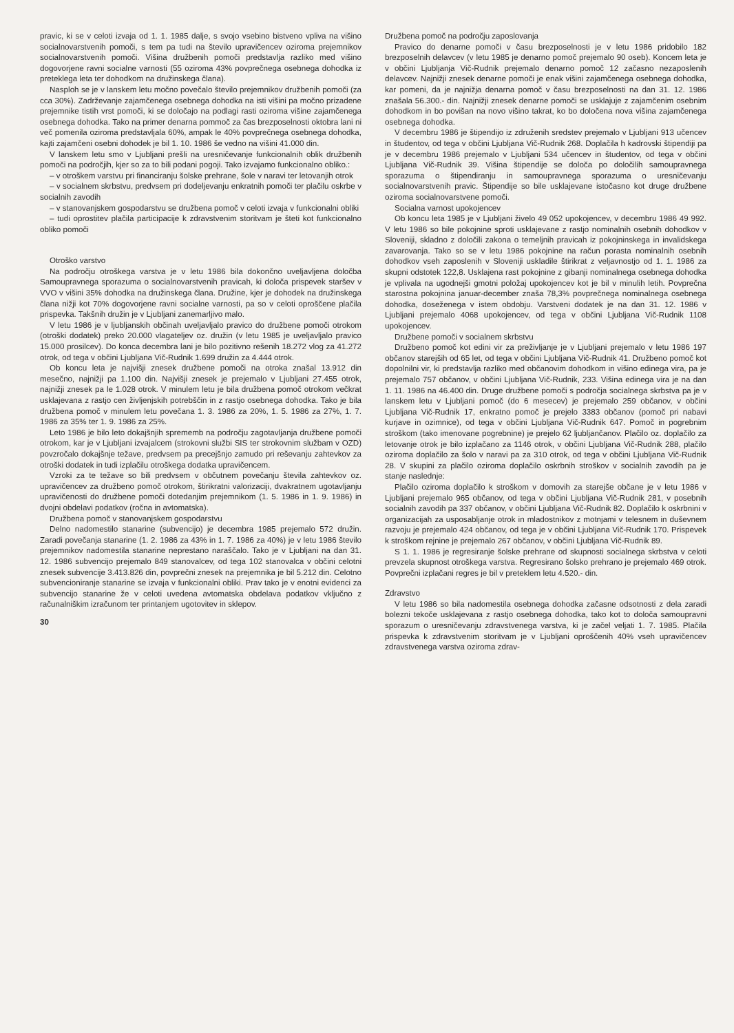pravic, ki se v celoti izvaja od 1. 1. 1985 dalje, s svojo vsebino bistveno vpliva na višino socialnovarstvenih pomoči, s tem pa tudi na število upravičencev oziroma prejemnikov socialnovarstvenih pomoči. Višina družbenih pomoči predstavlja razliko med višino dogovorjene ravni socialne varnosti (55 oziroma 43% povprečnega osebnega dohodka iz preteklega leta ter dohodkom na družinskega člana).
Nasploh se je v lanskem letu močno povečalo število prejemnikov družbenih pomoči (za cca 30%). Zadrževanje zajamčenega osebnega dohodka na isti višini pa močno prizadene prejemnike tistih vrst pomoči, ki se določajo na podlagi rasti oziroma višine zajamčenega osebnega dohodka. Tako na primer denarna pommoč za čas brezposelnosti oktobra lani ni več pomenila oziroma predstavljala 60%, ampak le 40% povprečnega osebnega dohodka, kajti zajamčeni osebni dohodek je bil 1. 10. 1986 še vedno na višini 41.000 din.
V lanskem letu smo v Ljubljani prešli na uresničevanje funkcionalnih oblik družbenih pomoči na področjih, kjer so za to bili podani pogoji. Tako izvajamo funkcionalno obliko.:
– v otroškem varstvu pri financiranju šolske prehrane, šole v naravi ter letovanjih otrok
– v socialnem skrbstvu, predvsem pri dodeljevanju enkratnih pomoči ter plačilu oskrbe v socialnih zavodih
– v stanovanjskem gospodarstvu se družbena pomoč v celoti izvaja v funkcionalni obliki
– tudi oprostitev plačila participacije k zdravstvenim storitvam je šteti kot funkcionalno obliko pomoči
Otroško varstvo
Na področju otroškega varstva je v letu 1986 bila dokončno uveljavljena določba Samoupravnega sporazuma o socialnovarstvenih pravicah, ki določa prispevek staršev v VVO v višini 35% dohodka na družinskega člana. Družine, kjer je dohodek na družinskega člana nižji kot 70% dogovorjene ravni socialne varnosti, pa so v celoti oproščene plačila prispevka. Takšnih družin je v Ljubljani zanemarljivo malo.
V letu 1986 je v ljubljanskih občinah uveljavljalo pravico do družbene pomoči otrokom (otroški dodatek) preko 20.000 vlagateljev oz. družin (v letu 1985 je uveljavljalo pravico 15.000 prosilcev). Do konca decembra lani je bilo pozitivno rešenih 18.272 vlog za 41.272 otrok, od tega v občini Ljubljana Vič-Rudnik 1.699 družin za 4.444 otrok.
Ob koncu leta je najvišji znesek družbene pomoči na otroka znašal 13.912 din mesečno, najnižji pa 1.100 din. Najvišji znesek je prejemalo v Ljubljani 27.455 otrok, najnižji znesek pa le 1.028 otrok. V minulem letu je bila družbena pomoč otrokom večkrat usklajevana z rastjo cen življenjskih potrebščin in z rastjo osebnega dohodka. Tako je bila družbena pomoč v minulem letu povečana 1. 3. 1986 za 20%, 1. 5. 1986 za 27%, 1. 7. 1986 za 35% ter 1. 9. 1986 za 25%.
Leto 1986 je bilo leto dokajšnjih sprememb na področju zagotavljanja družbene pomoči otrokom, kar je v Ljubljani izvajalcem (strokovni službi SIS ter strokovnim službam v OZD) povzročalo dokajšnje težave, predvsem pa precejšnjo zamudo pri reševanju zahtevkov za otroški dodatek in tudi izplačilu otroškega dodatka upravičencem.
Vzroki za te težave so bili predvsem v občutnem povečanju števila zahtevkov oz. upravičencev za družbeno pomoč otrokom, štirikratni valorizaciji, dvakratnem ugotavljanju upravičenosti do družbene pomoči dotedanjim prejemnikom (1. 5. 1986 in 1. 9. 1986) in dvojni obdelavi podatkov (ročna in avtomatska).
Družbena pomoč v stanovanjskem gospodarstvu
Delno nadomestilo stanarine (subvencijo) je decembra 1985 prejemalo 572 družin. Zaradi povečanja stanarine (1. 2. 1986 za 43% in 1. 7. 1986 za 40%) je v letu 1986 število prejemnikov nadomestila stanarine neprestano naraščalo. Tako je v Ljubljani na dan 31. 12. 1986 subvencijo prejemalo 849 stanovalcev, od tega 102 stanovalca v občini celotni znesek subvencije 3.413.826 din, povprečni znesek na prejemnika je bil 5.212 din. Celotno subvencioniranje stanarine se izvaja v funkcionalni obliki. Prav tako je v enotni evidenci za subvencijo stanarine že v celoti uvedena avtomatska obdelava podatkov vključno z računalniškim izračunom ter printanjem ugotovitev in sklepov.
30
Družbena pomoč na področju zaposlovanja
Pravico do denarne pomoči v času brezposelnosti je v letu 1986 pridobilo 182 brezposelnih delavcev (v letu 1985 je denarno pomoč prejemalo 90 oseb). Koncem leta je v občini Ljubljanja Vič-Rudnik prejemalo denarno pomoč 12 začasno nezaposlenih delavcev. Najnižji znesek denarne pomoči je enak višini zajamčenega osebnega dohodka, kar pomeni, da je najnižja denarna pomoč v času brezposelnosti na dan 31. 12. 1986 znašala 56.300.- din. Najnižji znesek denarne pomoči se usklajuje z zajamčenim osebnim dohodkom in bo povišan na novo višino takrat, ko bo določena nova višina zajamčenega osebnega dohodka.
V decembru 1986 je štipendijo iz združenih sredstev prejemalo v Ljubljani 913 učencev in študentov, od tega v občini Ljubljana Vič-Rudnik 268. Doplačila h kadrovski štipendiji pa je v decembru 1986 prejemalo v Ljubljani 534 učencev in študentov, od tega v občini Ljubljana Vič-Rudnik 39. Višina štipendije se določa po določilih samoupravnega sporazuma o štipendiranju in samoupravnega sporazuma o uresničevanju socialnovarstvenih pravic. Štipendije so bile usklajevane istočasno kot druge družbene oziroma socialnovarstvene pomoči.
Socialna varnost upokojencev
Ob koncu leta 1985 je v Ljubljani živelo 49 052 upokojencev, v decembru 1986 49 992. V letu 1986 so bile pokojnine sproti usklajevane z rastjo nominalnih osebnih dohodkov v Sloveniji, skladno z določili zakona o temeljnih pravicah iz pokojninskega in invalidskega zavarovanja. Tako so se v letu 1986 pokojnine na račun porasta nominalnih osebnih dohodkov vseh zaposlenih v Sloveniji uskladile štirikrat z veljavnostjo od 1. 1. 1986 za skupni odstotek 122,8. Usklajena rast pokojnine z gibanji nominalnega osebnega dohodka je vplivala na ugodnejši gmotni položaj upokojencev kot je bil v minulih letih. Povprečna starostna pokojnina januar-december znaša 78,3% povprečnega nominalnega osebnega dohodka, doseženega v istem obdobju. Varstveni dodatek je na dan 31. 12. 1986 v Ljubljani prejemalo 4068 upokojencev, od tega v občini Ljubljana Vič-Rudnik 1108 upokojencev.
Družbene pomoči v socialnem skrbstvu
Družbeno pomoč kot edini vir za preživljanje je v Ljubljani prejemalo v letu 1986 197 občanov starejših od 65 let, od tega v občini Ljubljana Vič-Rudnik 41. Družbeno pomoč kot dopolnilni vir, ki predstavlja razliko med občanovim dohodkom in višino edinega vira, pa je prejemalo 757 občanov, v občini Ljubljana Vič-Rudnik, 233. Višina edinega vira je na dan 1. 11. 1986 na 46.400 din. Druge družbene pomoči s področja socialnega skrbstva pa je v lanskem letu v Ljubljani pomoč (do 6 mesecev) je prejemalo 259 občanov, v občini Ljubljana Vič-Rudnik 17, enkratno pomoč je prejelo 3383 občanov (pomoč pri nabavi kurjave in ozimnice), od tega v občini Ljubljana Vič-Rudnik 647. Pomoč in pogrebnim stroškom (tako imenovane pogrebnine) je prejelo 62 ljubljančanov. Plačilo oz. doplačilo za letovanje otrok je bilo izplačano za 1146 otrok, v občini Ljubljana Vič-Rudnik 288, plačilo oziroma doplačilo za šolo v naravi pa za 310 otrok, od tega v občini Ljubljana Vič-Rudnik 28. V skupini za plačilo oziroma doplačilo oskrbnih stroškov v socialnih zavodih pa je stanje naslednje:
Plačilo oziroma doplačilo k stroškom v domovih za starejše občane je v letu 1986 v Ljubljani prejemalo 965 občanov, od tega v občini Ljubljana Vič-Rudnik 281, v posebnih socialnih zavodih pa 337 občanov, v občini Ljubljana Vič-Rudnik 82. Doplačilo k oskrbnini v organizacijah za usposabljanje otrok in mladostnikov z motnjami v telesnem in duševnem razvoju je prejemalo 424 občanov, od tega je v občini Ljubljana Vič-Rudnik 170. Prispevek k stroškom rejnine je prejemalo 267 občanov, v občini Ljubljana Vič-Rudnik 89.
S 1. 1. 1986 je regresiranje šolske prehrane od skupnosti socialnega skrbstva v celoti prevzela skupnost otroškega varstva. Regresirano šolsko prehrano je prejemalo 469 otrok. Povprečni izplačani regres je bil v preteklem letu 4.520.- din.
Zdravstvo
V letu 1986 so bila nadomestila osebnega dohodka začasne odsotnosti z dela zaradi bolezni tekoče usklajevana z rastjo osebnega dohodka, tako kot to določa samoupravni sporazum o uresničevanju zdravstvenega varstva, ki je začel veljati 1. 7. 1985. Plačila prispevka k zdravstvenim storitvam je v Ljubljani oproščenih 40% vseh upravičencev zdravstvenega varstva oziroma zdrav-